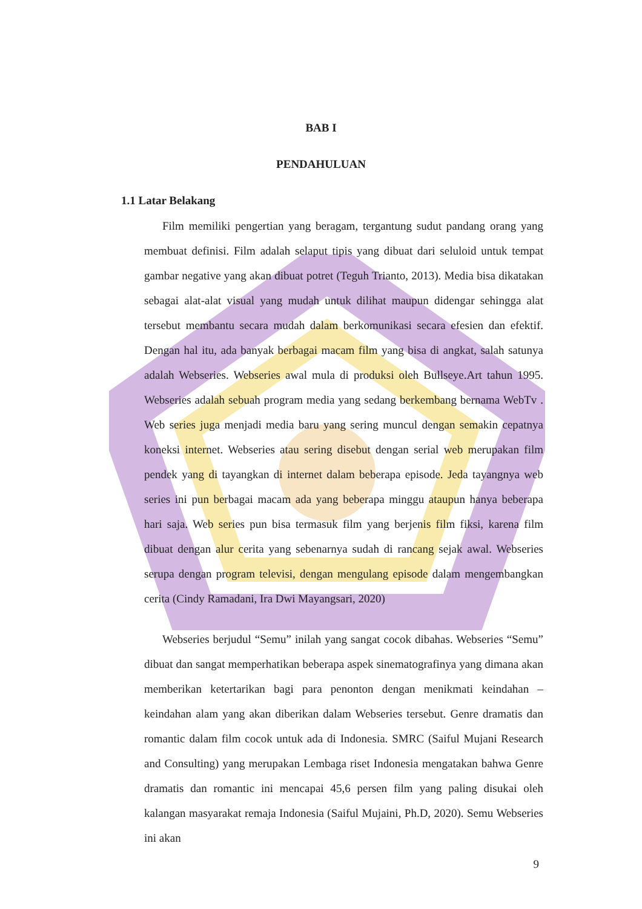BAB I
PENDAHULUAN
1.1 Latar Belakang
Film memiliki pengertian yang beragam, tergantung sudut pandang orang yang membuat definisi. Film adalah selaput tipis yang dibuat dari seluloid untuk tempat gambar negative yang akan dibuat potret (Teguh Trianto, 2013). Media bisa dikatakan sebagai alat-alat visual yang mudah untuk dilihat maupun didengar sehingga alat tersebut membantu secara mudah dalam berkomunikasi secara efesien dan efektif. Dengan hal itu, ada banyak berbagai macam film yang bisa di angkat, salah satunya adalah Webseries. Webseries awal mula di produksi oleh Bullseye.Art tahun 1995. Webseries adalah sebuah program media yang sedang berkembang bernama WebTv . Web series juga menjadi media baru yang sering muncul dengan semakin cepatnya koneksi internet. Webseries atau sering disebut dengan serial web merupakan film pendek yang di tayangkan di internet dalam beberapa episode. Jeda tayangnya web series ini pun berbagai macam ada yang beberapa minggu ataupun hanya beberapa hari saja. Web series pun bisa termasuk film yang berjenis film fiksi, karena film dibuat dengan alur cerita yang sebenarnya sudah di rancang sejak awal. Webseries serupa dengan program televisi, dengan mengulang episode dalam mengembangkan cerita (Cindy Ramadani, Ira Dwi Mayangsari, 2020)
Webseries berjudul “Semu” inilah yang sangat cocok dibahas. Webseries “Semu” dibuat dan sangat memperhatikan beberapa aspek sinematografinya yang dimana akan memberikan ketertarikan bagi para penonton dengan menikmati keindahan – keindahan alam yang akan diberikan dalam Webseries tersebut. Genre dramatis dan romantic dalam film cocok untuk ada di Indonesia. SMRC (Saiful Mujani Research and Consulting) yang merupakan Lembaga riset Indonesia mengatakan bahwa Genre dramatis dan romantic ini mencapai 45,6 persen film yang paling disukai oleh kalangan masyarakat remaja Indonesia (Saiful Mujaini, Ph.D, 2020). Semu Webseries ini akan
9